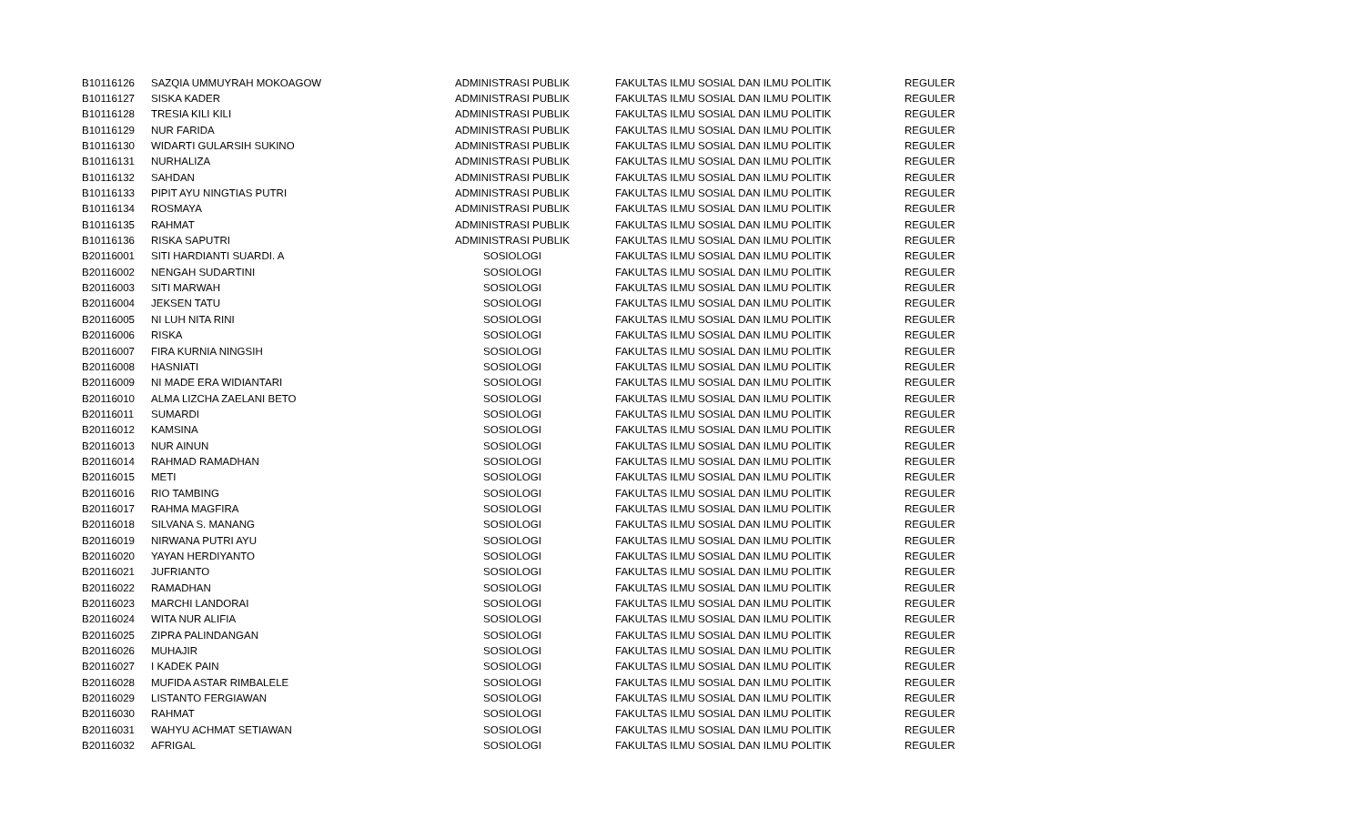| B10116126 | SAZQIA UMMUYRAH MOKOAGOW | ADMINISTRASI PUBLIK | FAKULTAS ILMU SOSIAL DAN ILMU POLITIK | REGULER |
| B10116127 | SISKA KADER | ADMINISTRASI PUBLIK | FAKULTAS ILMU SOSIAL DAN ILMU POLITIK | REGULER |
| B10116128 | TRESIA KILI KILI | ADMINISTRASI PUBLIK | FAKULTAS ILMU SOSIAL DAN ILMU POLITIK | REGULER |
| B10116129 | NUR FARIDA | ADMINISTRASI PUBLIK | FAKULTAS ILMU SOSIAL DAN ILMU POLITIK | REGULER |
| B10116130 | WIDARTI GULARSIH SUKINO | ADMINISTRASI PUBLIK | FAKULTAS ILMU SOSIAL DAN ILMU POLITIK | REGULER |
| B10116131 | NURHALIZA | ADMINISTRASI PUBLIK | FAKULTAS ILMU SOSIAL DAN ILMU POLITIK | REGULER |
| B10116132 | SAHDAN | ADMINISTRASI PUBLIK | FAKULTAS ILMU SOSIAL DAN ILMU POLITIK | REGULER |
| B10116133 | PIPIT AYU NINGTIAS PUTRI | ADMINISTRASI PUBLIK | FAKULTAS ILMU SOSIAL DAN ILMU POLITIK | REGULER |
| B10116134 | ROSMAYA | ADMINISTRASI PUBLIK | FAKULTAS ILMU SOSIAL DAN ILMU POLITIK | REGULER |
| B10116135 | RAHMAT | ADMINISTRASI PUBLIK | FAKULTAS ILMU SOSIAL DAN ILMU POLITIK | REGULER |
| B10116136 | RISKA SAPUTRI | ADMINISTRASI PUBLIK | FAKULTAS ILMU SOSIAL DAN ILMU POLITIK | REGULER |
| B20116001 | SITI HARDIANTI SUARDI. A | SOSIOLOGI | FAKULTAS ILMU SOSIAL DAN ILMU POLITIK | REGULER |
| B20116002 | NENGAH SUDARTINI | SOSIOLOGI | FAKULTAS ILMU SOSIAL DAN ILMU POLITIK | REGULER |
| B20116003 | SITI MARWAH | SOSIOLOGI | FAKULTAS ILMU SOSIAL DAN ILMU POLITIK | REGULER |
| B20116004 | JEKSEN TATU | SOSIOLOGI | FAKULTAS ILMU SOSIAL DAN ILMU POLITIK | REGULER |
| B20116005 | NI LUH NITA RINI | SOSIOLOGI | FAKULTAS ILMU SOSIAL DAN ILMU POLITIK | REGULER |
| B20116006 | RISKA | SOSIOLOGI | FAKULTAS ILMU SOSIAL DAN ILMU POLITIK | REGULER |
| B20116007 | FIRA KURNIA NINGSIH | SOSIOLOGI | FAKULTAS ILMU SOSIAL DAN ILMU POLITIK | REGULER |
| B20116008 | HASNIATI | SOSIOLOGI | FAKULTAS ILMU SOSIAL DAN ILMU POLITIK | REGULER |
| B20116009 | NI MADE ERA WIDIANTARI | SOSIOLOGI | FAKULTAS ILMU SOSIAL DAN ILMU POLITIK | REGULER |
| B20116010 | ALMA LIZCHA ZAELANI BETO | SOSIOLOGI | FAKULTAS ILMU SOSIAL DAN ILMU POLITIK | REGULER |
| B20116011 | SUMARDI | SOSIOLOGI | FAKULTAS ILMU SOSIAL DAN ILMU POLITIK | REGULER |
| B20116012 | KAMSINA | SOSIOLOGI | FAKULTAS ILMU SOSIAL DAN ILMU POLITIK | REGULER |
| B20116013 | NUR AINUN | SOSIOLOGI | FAKULTAS ILMU SOSIAL DAN ILMU POLITIK | REGULER |
| B20116014 | RAHMAD RAMADHAN | SOSIOLOGI | FAKULTAS ILMU SOSIAL DAN ILMU POLITIK | REGULER |
| B20116015 | METI | SOSIOLOGI | FAKULTAS ILMU SOSIAL DAN ILMU POLITIK | REGULER |
| B20116016 | RIO TAMBING | SOSIOLOGI | FAKULTAS ILMU SOSIAL DAN ILMU POLITIK | REGULER |
| B20116017 | RAHMA MAGFIRA | SOSIOLOGI | FAKULTAS ILMU SOSIAL DAN ILMU POLITIK | REGULER |
| B20116018 | SILVANA S. MANANG | SOSIOLOGI | FAKULTAS ILMU SOSIAL DAN ILMU POLITIK | REGULER |
| B20116019 | NIRWANA PUTRI AYU | SOSIOLOGI | FAKULTAS ILMU SOSIAL DAN ILMU POLITIK | REGULER |
| B20116020 | YAYAN HERDIYANTO | SOSIOLOGI | FAKULTAS ILMU SOSIAL DAN ILMU POLITIK | REGULER |
| B20116021 | JUFRIANTO | SOSIOLOGI | FAKULTAS ILMU SOSIAL DAN ILMU POLITIK | REGULER |
| B20116022 | RAMADHAN | SOSIOLOGI | FAKULTAS ILMU SOSIAL DAN ILMU POLITIK | REGULER |
| B20116023 | MARCHI LANDORAI | SOSIOLOGI | FAKULTAS ILMU SOSIAL DAN ILMU POLITIK | REGULER |
| B20116024 | WITA NUR ALIFIA | SOSIOLOGI | FAKULTAS ILMU SOSIAL DAN ILMU POLITIK | REGULER |
| B20116025 | ZIPRA PALINDANGAN | SOSIOLOGI | FAKULTAS ILMU SOSIAL DAN ILMU POLITIK | REGULER |
| B20116026 | MUHAJIR | SOSIOLOGI | FAKULTAS ILMU SOSIAL DAN ILMU POLITIK | REGULER |
| B20116027 | I KADEK PAIN | SOSIOLOGI | FAKULTAS ILMU SOSIAL DAN ILMU POLITIK | REGULER |
| B20116028 | MUFIDA ASTAR RIMBALELE | SOSIOLOGI | FAKULTAS ILMU SOSIAL DAN ILMU POLITIK | REGULER |
| B20116029 | LISTANTO FERGIAWAN | SOSIOLOGI | FAKULTAS ILMU SOSIAL DAN ILMU POLITIK | REGULER |
| B20116030 | RAHMAT | SOSIOLOGI | FAKULTAS ILMU SOSIAL DAN ILMU POLITIK | REGULER |
| B20116031 | WAHYU ACHMAT SETIAWAN | SOSIOLOGI | FAKULTAS ILMU SOSIAL DAN ILMU POLITIK | REGULER |
| B20116032 | AFRIGAL | SOSIOLOGI | FAKULTAS ILMU SOSIAL DAN ILMU POLITIK | REGULER |